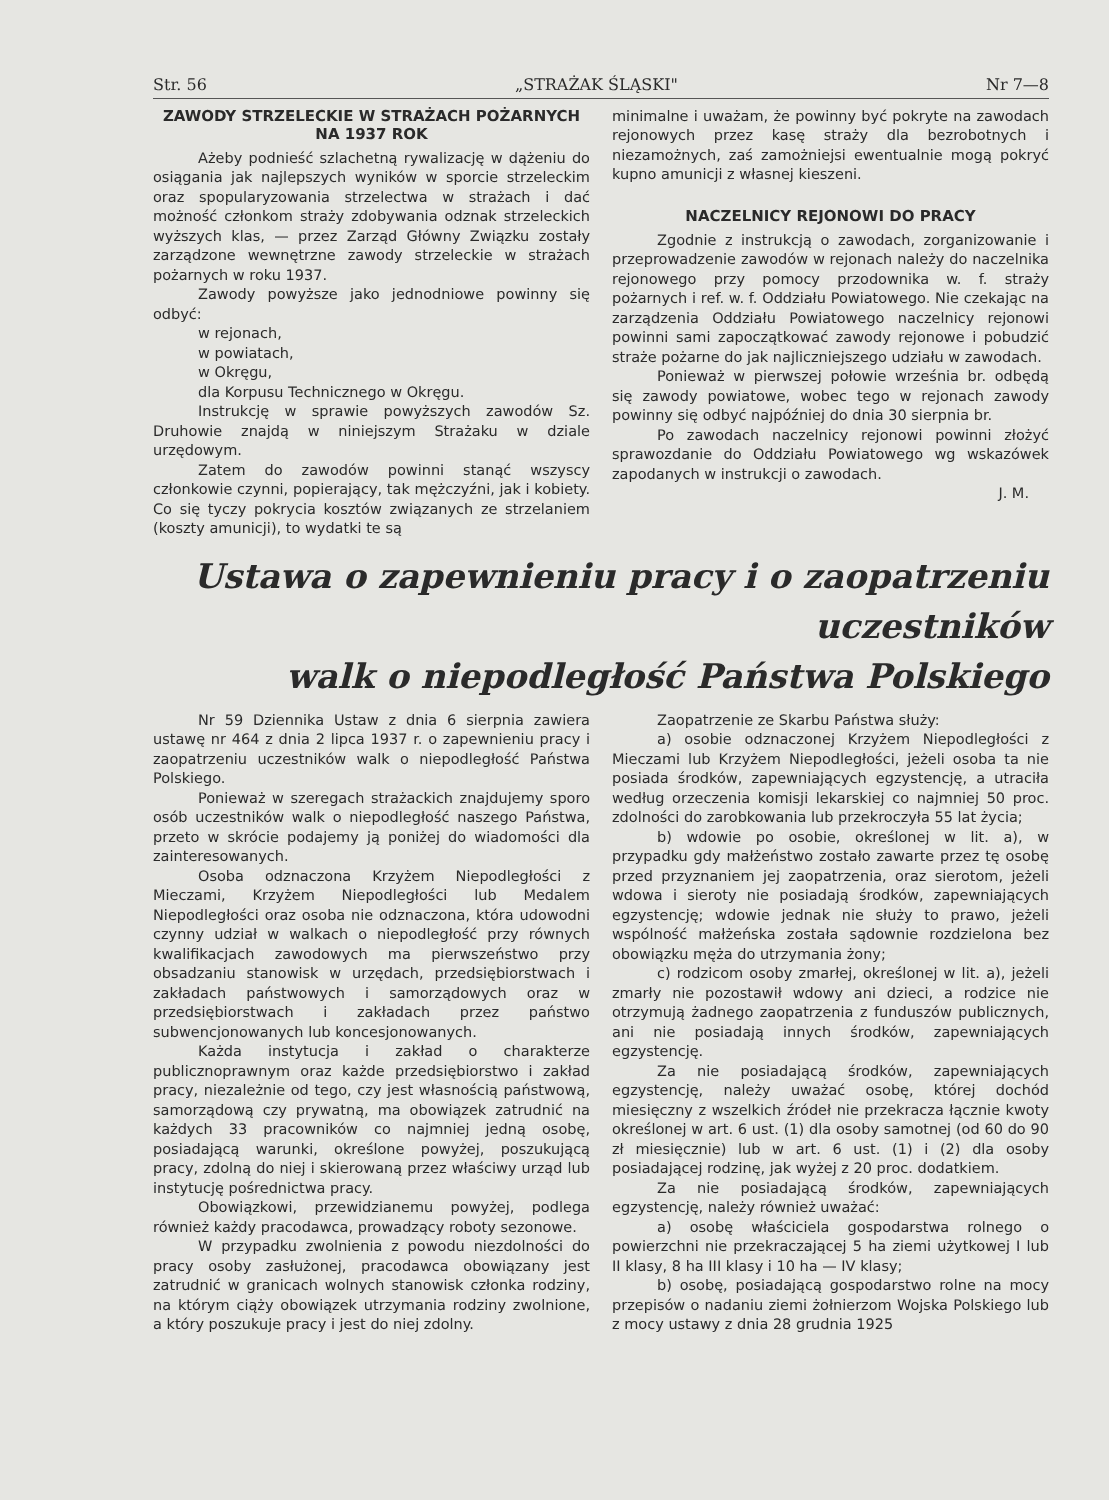Str. 56 „STRAŻAK ŚLĄSKI" Nr 7—8
ZAWODY STRZELECKIE W STRAŻACH POŻARNYCH NA 1937 ROK
Ażeby podnieść szlachetną rywalizację w dążeniu do osiągania jak najlepszych wyników w sporcie strzeleckim oraz spopularyzowania strzelectwa w strażach i dać możność członkom straży zdobywania odznak strzeleckich wyższych klas, — przez Zarząd Główny Związku zostały zarządzone wewnętrzne zawody strzeleckie w strażach pożarnych w roku 1937.
Zawody powyższe jako jednodniowe powinny się odbyć:
w rejonach,
w powiatach,
w Okręgu,
dla Korpusu Technicznego w Okręgu.
Instrukcję w sprawie powyższych zawodów Sz. Druhowie znajdą w niniejszym Strażaku w dziale urzędowym.
Zatem do zawodów powinni stanąć wszyscy członkowie czynni, popierający, tak mężczyźni, jak i kobiety. Co się tyczy pokrycia kosztów związanych ze strzelaniem (koszty amunicji), to wydatki te są
minimalne i uważam, że powinny być pokryte na zawodach rejonowych przez kasę straży dla bezrobotnych i niezamożnych, zaś zamożniejsi ewentualnie mogą pokryć kupno amunicji z własnej kieszeni.
NACZELNICY REJONOWI DO PRACY
Zgodnie z instrukcją o zawodach, zorganizowanie i przeprowadzenie zawodów w rejonach należy do naczelnika rejonowego przy pomocy przodownika w. f. straży pożarnych i ref. w. f. Oddziału Powiatowego. Nie czekając na zarządzenia Oddziału Powiatowego naczelnicy rejonowi powinni sami zapoczątkować zawody rejonowe i pobudzić straże pożarne do jak najliczniejszego udziału w zawodach.
Ponieważ w pierwszej połowie września br. odbędą się zawody powiatowe, wobec tego w rejonach zawody powinny się odbyć najpóźniej do dnia 30 sierpnia br.
Po zawodach naczelnicy rejonowi powinni złożyć sprawozdanie do Oddziału Powiatowego wg wskazówek zapodanych w instrukcji o zawodach.
J. M.
Ustawa o zapewnieniu pracy i o zaopatrzeniu uczestników
walk o niepodległość Państwa Polskiego
Nr 59 Dziennika Ustaw z dnia 6 sierpnia zawiera ustawę nr 464 z dnia 2 lipca 1937 r. o zapewnieniu pracy i zaopatrzeniu uczestników walk o niepodległość Państwa Polskiego.
Ponieważ w szeregach strażackich znajdujemy sporo osób uczestników walk o niepodległość naszego Państwa, przeto w skrócie podajemy ją poniżej do wiadomości dla zainteresowanych.
Osoba odznaczona Krzyżem Niepodległości z Mieczami, Krzyżem Niepodległości lub Medalem Niepodległości oraz osoba nie odznaczona, która udowodni czynny udział w walkach o niepodległość przy równych kwalifikacjach zawodowych ma pierwszeństwo przy obsadzaniu stanowisk w urzędach, przedsiębiorstwach i zakładach państwowych i samorządowych oraz w przedsiębiorstwach i zakładach przez państwo subwencjonowanych lub koncesjonowanych.
Każda instytucja i zakład o charakterze publicznoprawnym oraz każde przedsiębiorstwo i zakład pracy, niezależnie od tego, czy jest własnością państwową, samorządową czy prywatną, ma obowiązek zatrudnić na każdych 33 pracowników co najmniej jedną osobę, posiadającą warunki, określone powyżej, poszukującą pracy, zdolną do niej i skierowaną przez właściwy urząd lub instytucję pośrednictwa pracy.
Obowiązkowi, przewidzianemu powyżej, podlega również każdy pracodawca, prowadzący roboty sezonowe.
W przypadku zwolnienia z powodu niezdolności do pracy osoby zasłużonej, pracodawca obowiązany jest zatrudnić w granicach wolnych stanowisk członka rodziny, na którym ciąży obowiązek utrzymania rodziny zwolnione, a który poszukuje pracy i jest do niej zdolny.
Zaopatrzenie ze Skarbu Państwa służy:
a) osobie odznaczonej Krzyżem Niepodległości z Mieczami lub Krzyżem Niepodległości, jeżeli osoba ta nie posiada środków, zapewniających egzystencję, a utraciła według orzeczenia komisji lekarskiej co najmniej 50 proc. zdolności do zarobkowania lub przekroczyła 55 lat życia;
b) wdowie po osobie, określonej w lit. a), w przypadku gdy małżeństwo zostało zawarte przez tę osobę przed przyznaniem jej zaopatrzenia, oraz sierotom, jeżeli wdowa i sieroty nie posiadają środków, zapewniających egzystencję; wdowie jednak nie służy to prawo, jeżeli wspólność małżeńska została sądownie rozdzielona bez obowiązku męża do utrzymania żony;
c) rodzicom osoby zmarłej, określonej w lit. a), jeżeli zmarły nie pozostawił wdowy ani dzieci, a rodzice nie otrzymują żadnego zaopatrzenia z funduszów publicznych, ani nie posiadają innych środków, zapewniających egzystencję.
Za nie posiadającą środków, zapewniających egzystencję, należy uważać osobę, której dochód miesięczny z wszelkich źródeł nie przekracza łącznie kwoty określonej w art. 6 ust. (1) dla osoby samotnej (od 60 do 90 zł miesięcznie) lub w art. 6 ust. (1) i (2) dla osoby posiadającej rodzinę, jak wyżej z 20 proc. dodatkiem.
Za nie posiadającą środków, zapewniających egzystencję, należy również uważać:
a) osobę właściciela gospodarstwa rolnego o powierzchni nie przekraczającej 5 ha ziemi użytkowej I lub II klasy, 8 ha III klasy i 10 ha — IV klasy;
b) osobę, posiadającą gospodarstwo rolne na mocy przepisów o nadaniu ziemi żołnierzom Wojska Polskiego lub z mocy ustawy z dnia 28 grudnia 1925